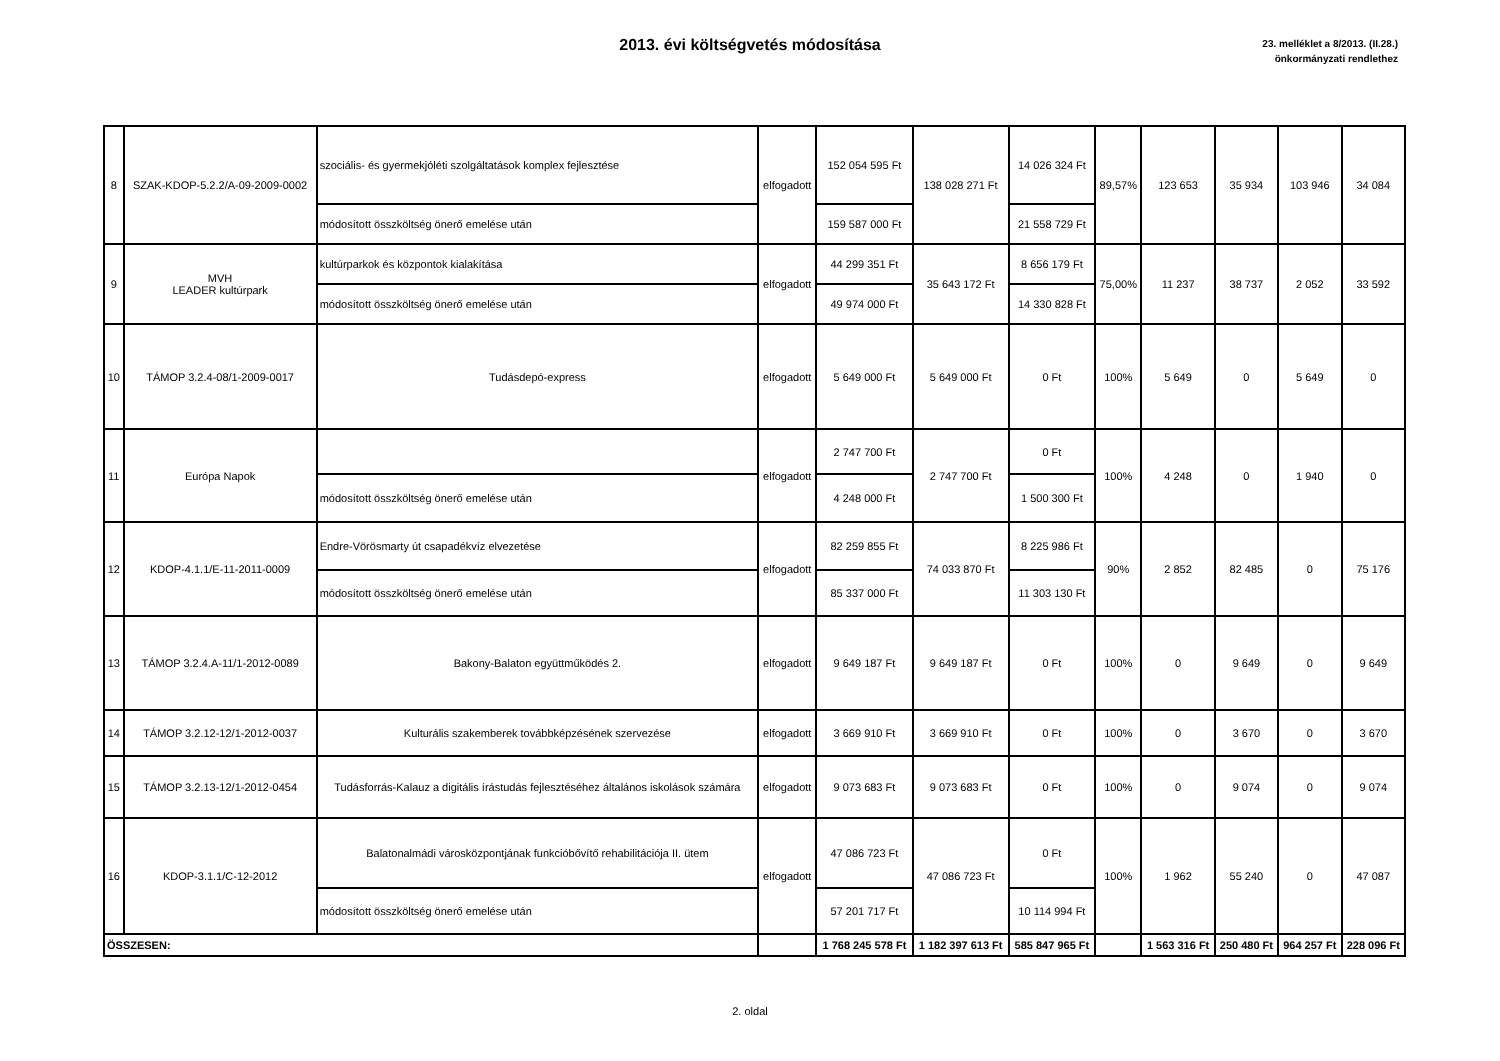2013. évi költségvetés módosítása
23. melléklet a 8/2013. (II.28.)
önkormányzati rendlethez
| 8 | SZAK-KDOP-5.2.2/A-09-2009-0002 | szociális- és gyermekjóléti szolgáltatások komplex fejlesztése | elfogadott | 152 054 595 Ft | 138 028 271 Ft | 14 026 324 Ft | 89,57% | 123 653 | 35 934 | 103 946 | 34 084 |
| | | módosított összköltség önerő emelése után | | 159 587 000 Ft | | 21 558 729 Ft | | | | | |
| 9 | MVH LEADER kultúrpark | kultúrparkok és központok kialakítása | elfogadott | 44 299 351 Ft | 35 643 172 Ft | 8 656 179 Ft | 75,00% | 11 237 | 38 737 | 2 052 | 33 592 |
| | | módosított összköltség önerő emelése után | | 49 974 000 Ft | | 14 330 828 Ft | | | | | |
| 10 | TÁMOP 3.2.4-08/1-2009-0017 | Tudásdepó-express | elfogadott | 5 649 000 Ft | 5 649 000 Ft | 0 Ft | 100% | 5 649 | 0 | 5 649 | 0 |
| 11 | Európa Napok | | elfogadott | 2 747 700 Ft | 2 747 700 Ft | 0 Ft | 100% | 4 248 | 0 | 1 940 | 0 |
| | | módosított összköltség önerő emelése után | | 4 248 000 Ft | | 1 500 300 Ft | | | | | |
| 12 | KDOP-4.1.1/E-11-2011-0009 | Endre-Vörösmarty út csapadékvíz elvezetése | elfogadott | 82 259 855 Ft | 74 033 870 Ft | 8 225 986 Ft | 90% | 2 852 | 82 485 | 0 | 75 176 |
| | | módosított összköltség önerő emelése után | | 85 337 000 Ft | | 11 303 130 Ft | | | | | |
| 13 | TÁMOP 3.2.4.A-11/1-2012-0089 | Bakony-Balaton együttműködés 2. | elfogadott | 9 649 187 Ft | 9 649 187 Ft | 0 Ft | 100% | 0 | 9 649 | 0 | 9 649 |
| 14 | TÁMOP 3.2.12-12/1-2012-0037 | Kulturális szakemberek továbbképzésének szervezése | elfogadott | 3 669 910 Ft | 3 669 910 Ft | 0 Ft | 100% | 0 | 3 670 | 0 | 3 670 |
| 15 | TÁMOP 3.2.13-12/1-2012-0454 | Tudásforrás-Kalauz a digitális írástudás fejlesztéséhez általános iskolások számára | elfogadott | 9 073 683 Ft | 9 073 683 Ft | 0 Ft | 100% | 0 | 9 074 | 0 | 9 074 |
| 16 | KDOP-3.1.1/C-12-2012 | Balatonalmádi városközpontjának funkcióbővítő rehabilitációja II. ütem | elfogadott | 47 086 723 Ft | 47 086 723 Ft | 0 Ft | 100% | 1 962 | 55 240 | 0 | 47 087 |
| | | módosított összköltség önerő emelése után | | 57 201 717 Ft | | 10 114 994 Ft | | | | | |
| ÖSSZESEN: | | | | 1 768 245 578 Ft | 1 182 397 613 Ft | 585 847 965 Ft | | 1 563 316 Ft | 250 480 Ft | 964 257 Ft | 228 096 Ft |
2. oldal